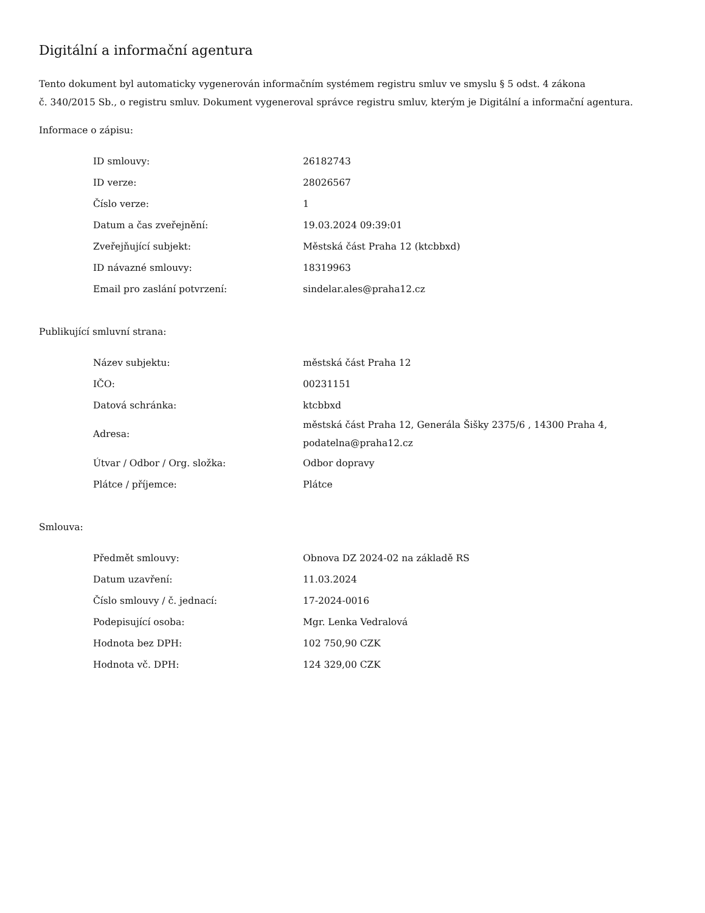Digitální a informační agentura
Tento dokument byl automaticky vygenerován informačním systémem registru smluv ve smyslu § 5 odst. 4 zákona
č. 340/2015 Sb., o registru smluv. Dokument vygeneroval správce registru smluv, kterým je Digitální a informační agentura.
Informace o zápisu:
| ID smlouvy: | 26182743 |
| ID verze: | 28026567 |
| Číslo verze: | 1 |
| Datum a čas zveřejnění: | 19.03.2024 09:39:01 |
| Zveřejňující subjekt: | Městská část Praha 12 (ktcbbxd) |
| ID návazné smlouvy: | 18319963 |
| Email pro zaslání potvrzení: | sindelar.ales@praha12.cz |
Publikující smluvní strana:
| Název subjektu: | městská část Praha 12 |
| IČO: | 00231151 |
| Datová schránka: | ktcbbxd |
| Adresa: | městská část Praha 12, Generála Šišky 2375/6 , 14300 Praha 4, podatelna@praha12.cz |
| Útvar / Odbor / Org. složka: | Odbor dopravy |
| Plátce / příjemce: | Plátce |
Smlouva:
| Předmět smlouvy: | Obnova DZ 2024-02 na základě RS |
| Datum uzavření: | 11.03.2024 |
| Číslo smlouvy / č. jednací: | 17-2024-0016 |
| Podepisující osoba: | Mgr. Lenka Vedralová |
| Hodnota bez DPH: | 102 750,90 CZK |
| Hodnota vč. DPH: | 124 329,00 CZK |